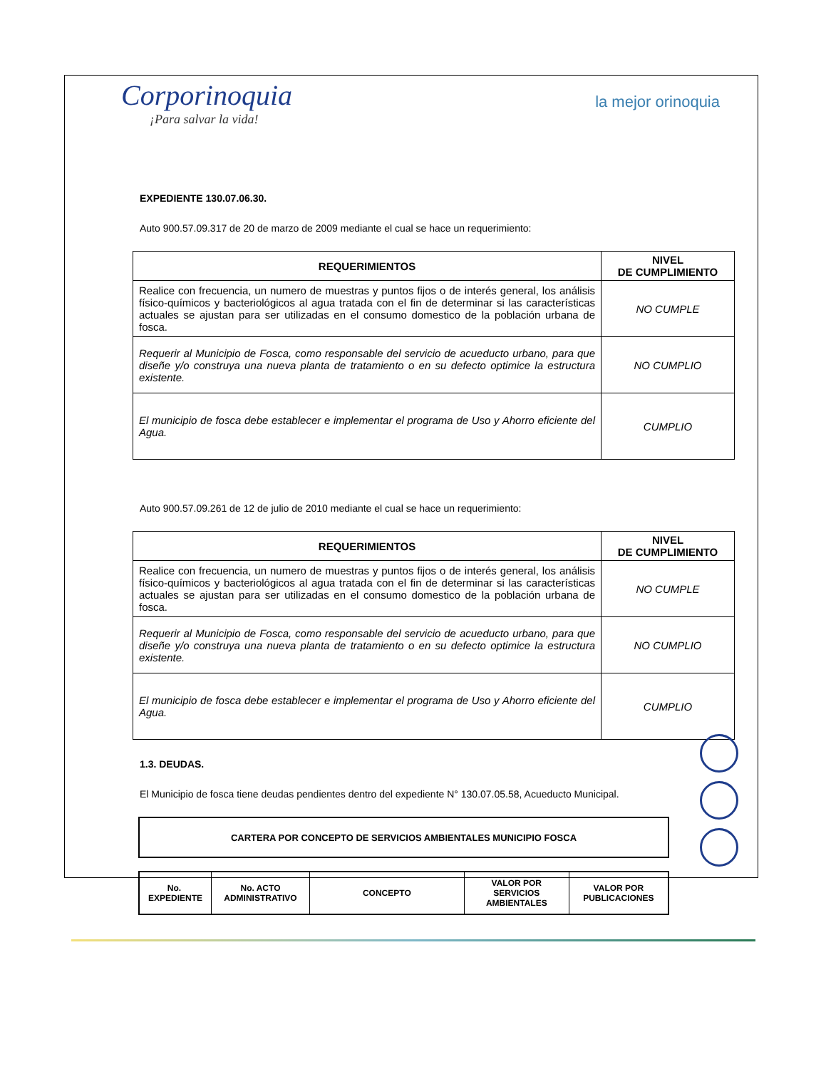Corporinoquia
¡Para salvar la vida!
la mejor orinoquia
EXPEDIENTE 130.07.06.30.
Auto 900.57.09.317 de 20 de marzo de 2009 mediante el cual se hace un requerimiento:
| REQUERIMIENTOS | NIVEL DE CUMPLIMIENTO |
| --- | --- |
| Realice con frecuencia, un numero de muestras y puntos fijos o de interés general, los análisis físico-químicos y bacteriológicos al agua tratada con el fin de determinar si las características actuales se ajustan para ser utilizadas en el consumo domestico de la población urbana de fosca. | NO CUMPLE |
| Requerir al Municipio de Fosca, como responsable del servicio de acueducto urbano, para que diseñe y/o construya una nueva planta de tratamiento o en su defecto optimice la estructura existente. | NO CUMPLIO |
| El municipio de fosca debe establecer e implementar el programa de Uso y Ahorro eficiente del Agua. | CUMPLIO |
Auto 900.57.09.261 de 12 de julio de 2010 mediante el cual se hace un requerimiento:
| REQUERIMIENTOS | NIVEL DE CUMPLIMIENTO |
| --- | --- |
| Realice con frecuencia, un numero de muestras y puntos fijos o de interés general, los análisis físico-químicos y bacteriológicos al agua tratada con el fin de determinar si las características actuales se ajustan para ser utilizadas en el consumo domestico de la población urbana de fosca. | NO CUMPLE |
| Requerir al Municipio de Fosca, como responsable del servicio de acueducto urbano, para que diseñe y/o construya una nueva planta de tratamiento o en su defecto optimice la estructura existente. | NO CUMPLIO |
| El municipio de fosca debe establecer e implementar el programa de Uso y Ahorro eficiente del Agua. | CUMPLIO |
1.3. DEUDAS.
El Municipio de fosca tiene deudas pendientes dentro del expediente N° 130.07.05.58, Acueducto Municipal.
| CARTERA POR CONCEPTO DE SERVICIOS AMBIENTALES MUNICIPIO FOSCA |
| --- |
| No. EXPEDIENTE | No. ACTO ADMINISTRATIVO | CONCEPTO | VALOR POR SERVICIOS AMBIENTALES | VALOR POR PUBLICACIONES |
| --- | --- | --- | --- | --- |